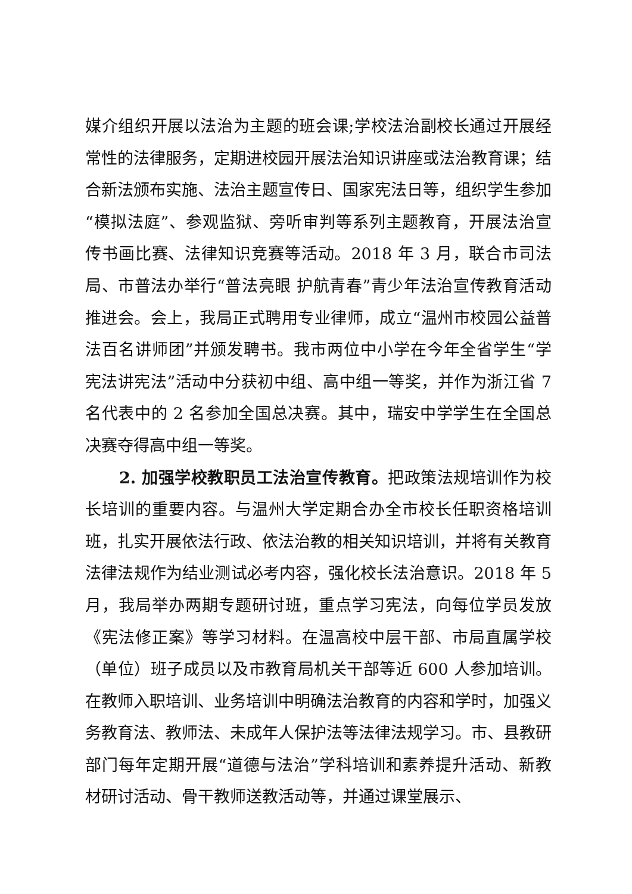媒介组织开展以法治为主题的班会课;学校法治副校长通过开展经常性的法律服务，定期进校园开展法治知识讲座或法治教育课；结合新法颁布实施、法治主题宣传日、国家宪法日等，组织学生参加“模拟法庭”、参观监狱、旁听审判等系列主题教育，开展法治宣传书画比赛、法律知识竞赛等活动。2018 年 3 月，联合市司法局、市普法办举行“普法亮眼 护航青春”青少年法治宣传教育活动推进会。会上，我局正式聘用专业律师，成立“温州市校园公益普法百名讲师团”并颁发聘书。我市两位中小学在今年全省学生“学宪法讲宪法”活动中分获初中组、高中组一等奖，并作为浙江省 7 名代表中的 2 名参加全国总决赛。其中，瑞安中学学生在全国总决赛夺得高中组一等奖。
2. 加强学校教职员工法治宣传教育。把政策法规培训作为校长培训的重要内容。与温州大学定期合办全市校长任职资格培训班，扎实开展依法行政、依法治教的相关知识培训，并将有关教育法律法规作为结业测试必考内容，强化校长法治意识。2018 年 5 月，我局举办两期专题研讨班，重点学习宪法，向每位学员发放《宪法修正案》等学习材料。在温高校中层干部、市局直属学校（单位）班子成员以及市教育局机关干部等近 600 人参加培训。在教师入职培训、业务培训中明确法治教育的内容和学时，加强义务教育法、教师法、未成年人保护法等法律法规学习。市、县教研部门每年定期开展“道德与法治”学科培训和素养提升活动、新教材研讨活动、骨干教师送教活动等，并通过课堂展示、